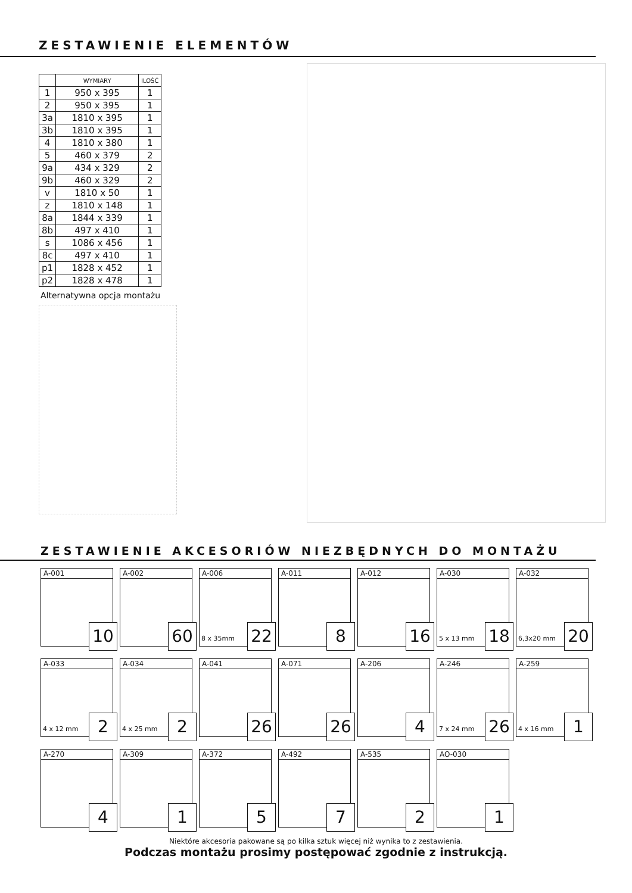ZESTAWIENIE ELEMENTÓW
| | WYMIARY | ILOŚĆ |
| --- | --- | --- |
| 1 | 950 x 395 | 1 |
| 2 | 950 x 395 | 1 |
| 3a | 1810 x 395 | 1 |
| 3b | 1810 x 395 | 1 |
| 4 | 1810 x 380 | 1 |
| 5 | 460 x 379 | 2 |
| 9a | 434 x 329 | 2 |
| 9b | 460 x 329 | 2 |
| v | 1810 x 50 | 1 |
| z | 1810 x 148 | 1 |
| 8a | 1844 x 339 | 1 |
| 8b | 497 x 410 | 1 |
| s | 1086 x 456 | 1 |
| 8c | 497 x 410 | 1 |
| p1 | 1828 x 452 | 1 |
| p2 | 1828 x 478 | 1 |
Alternatywna opcja montażu
ZESTAWIENIE AKCESORIÓW NIEZBĘDNYCH DO MONTAŻU
A-001
10
A-002
60
A-006
8 x 35mm 22
A-011
8
A-012
16
A-030
5 x 13 mm 18
A-032
6,3x20 mm 20
A-033
4 x 12 mm 2
A-034
4 x 25 mm 2
A-041
26
A-071
26
A-206
4
A-246
7 x 24 mm 26
A-259
4 x 16 mm 1
A-270
4
A-309
1
A-372
5
A-492
7
A-535
2
AO-030
1
Niektóre akcesoria pakowane są po kilka sztuk więcej niż wynika to z zestawienia.
Podczas montażu prosimy postępować zgodnie z instrukcją.